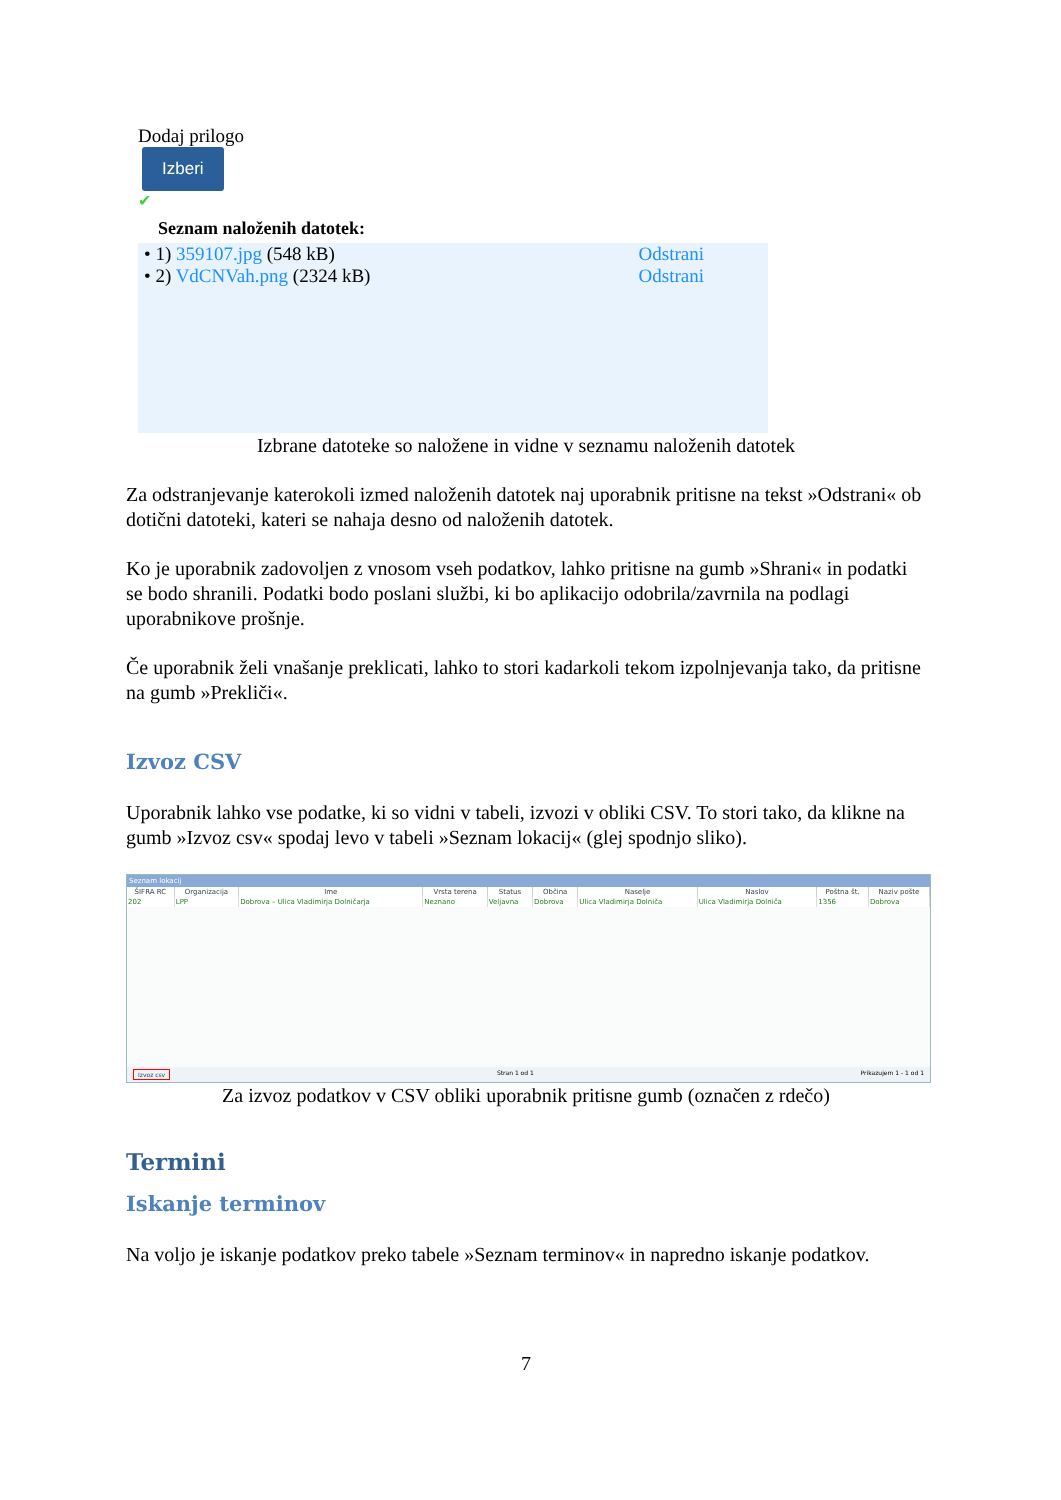Dodaj prilogo
Izberi
✔
Seznam naloženih datotek:
• 1) 359107.jpg (548 kB) Odstrani
• 2) VdCNVah.png (2324 kB) Odstrani
Izbrane datoteke so naložene in vidne v seznamu naloženih datotek
Za odstranjevanje katerokoli izmed naloženih datotek naj uporabnik pritisne na tekst »Odstrani« ob dotični datoteki, kateri se nahaja desno od naloženih datotek.
Ko je uporabnik zadovoljen z vnosom vseh podatkov, lahko pritisne na gumb »Shrani« in podatki se bodo shranili. Podatki bodo poslani službi, ki bo aplikacijo odobrila/zavrnila na podlagi uporabnikove prošnje.
Če uporabnik želi vnašanje preklicati, lahko to stori kadarkoli tekom izpolnjevanja tako, da pritisne na gumb »Prekliči«.
Izvoz CSV
Uporabnik lahko vse podatke, ki so vidni v tabeli, izvozi v obliki CSV. To stori tako, da klikne na gumb »Izvoz csv« spodaj levo v tabeli »Seznam lokacij« (glej spodnjo sliko).
Seznam lokacij
| ŠIFRA RC | Organizacija | Ime | Vrsta terena | Status | Občina | Naselje | Naslov | Poštna št. | Naziv pošte |
| --- | --- | --- | --- | --- | --- | --- | --- | --- | --- |
| 202 | LPP | Dobrova – Ulica Vladimirja Dolničarja | Neznano | Veljavna | Dobrova | Ulica Vladimirja Dolniča | Ulica Vladimirja Dolniča | 1356 | Dobrova |
Izvoz csv Stran 1 od 1 Prikazujem 1 - 1 od 1
Za izvoz podatkov v CSV obliki uporabnik pritisne gumb (označen z rdečo)
Termini
Iskanje terminov
Na voljo je iskanje podatkov preko tabele »Seznam terminov« in napredno iskanje podatkov.
7